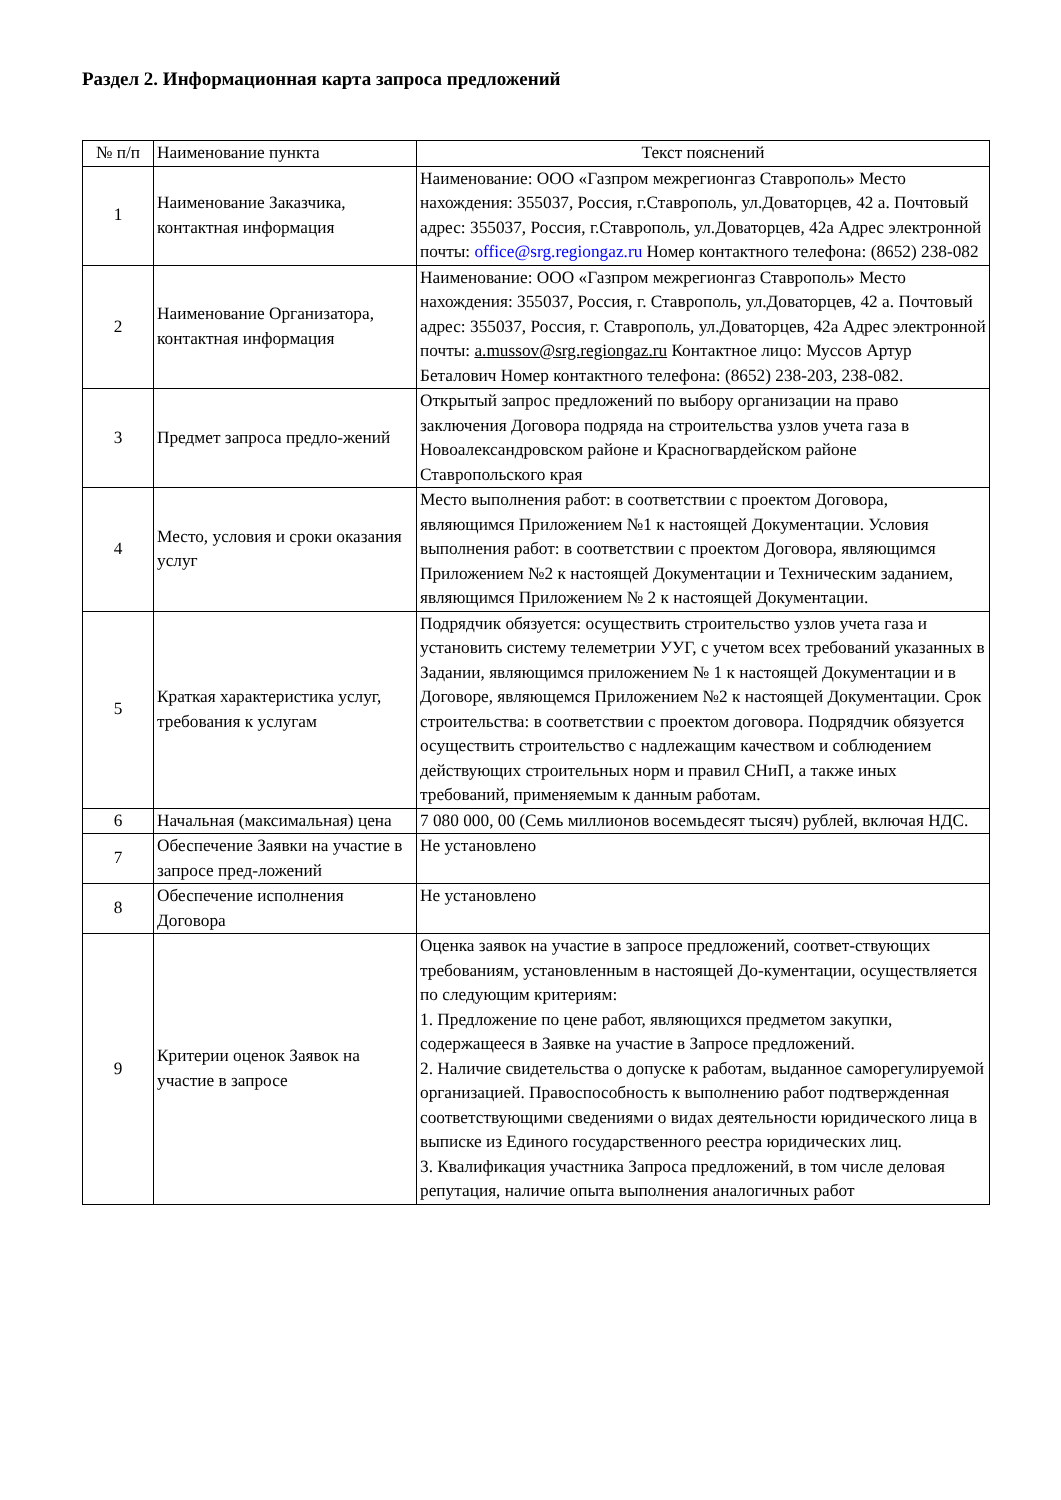Раздел 2. Информационная карта запроса предложений
| № п/п | Наименование пункта | Текст пояснений |
| --- | --- | --- |
| 1 | Наименование Заказчика, контактная информация | Наименование: ООО «Газпром межрегионгаз Ставрополь» Место нахождения: 355037, Россия, г.Ставрополь, ул.Доваторцев, 42 а. Почтовый адрес: 355037, Россия, г.Ставрополь, ул.Доваторцев, 42а Адрес электронной почты: office@srg.regiongaz.ru Номер контактного телефона: (8652) 238-082 |
| 2 | Наименование Организатора, контактная информация | Наименование: ООО «Газпром межрегионгаз Ставрополь» Место нахождения: 355037, Россия, г. Ставрополь, ул.Доваторцев, 42 а. Почтовый адрес: 355037, Россия, г. Ставрополь, ул.Доваторцев, 42а Адрес электронной почты: a.mussov@srg.regiongaz.ru Контактное лицо: Муссов Артур Беталович Номер контактного телефона: (8652) 238-203, 238-082. |
| 3 | Предмет запроса предло-жений | Открытый запрос предложений по выбору организации на право заключения Договора подряда на строительства узлов учета газа в Новоалександровском районе и Красногвардейском районе Ставропольского края |
| 4 | Место, условия и сроки оказания услуг | Место выполнения работ: в соответствии с проектом Договора, являющимся Приложением №1 к настоящей Документации. Условия выполнения работ: в соответствии с проектом Договора, являющимся Приложением №2 к настоящей Документации и Техническим заданием, являющимся Приложением № 2 к настоящей Документации. |
| 5 | Краткая характеристика услуг, требования к услугам | Подрядчик обязуется: осуществить строительство узлов учета газа и установить систему телеметрии УУГ, с учетом всех требований указанных в Задании, являющимся приложением № 1 к настоящей Документации и в Договоре, являющемся Приложением №2 к настоящей Документации. Срок строительства: в соответствии с проектом договора. Подрядчик обязуется осуществить строительство с надлежащим качеством и соблюдением действующих строительных норм и правил СНиП, а также иных требований, применяемым к данным работам. |
| 6 | Начальная (максимальная) цена | 7 080 000, 00 (Семь миллионов восемьдесят тысяч) рублей, включая НДС. |
| 7 | Обеспечение Заявки на участие в запросе пред-ложений | Не установлено |
| 8 | Обеспечение исполнения Договора | Не установлено |
| 9 | Критерии оценок Заявок на участие в запросе | Оценка заявок на участие в запросе предложений, соответ-ствующих требованиям, установленным в настоящей До-кументации, осуществляется по следующим критериям: 1. Предложение по цене работ, являющихся предметом закупки, содержащееся в Заявке на участие в Запросе предложений. 2. Наличие свидетельства о допуске к работам, выданное саморегулируемой организацией. Правоспособность к выполнению работ подтвержденная соответствующими сведениями о видах деятельности юридического лица в выписке из Единого государственного реестра юридических лиц. 3. Квалификация участника Запроса предложений, в том числе деловая репутация, наличие опыта выполнения аналогичных работ |